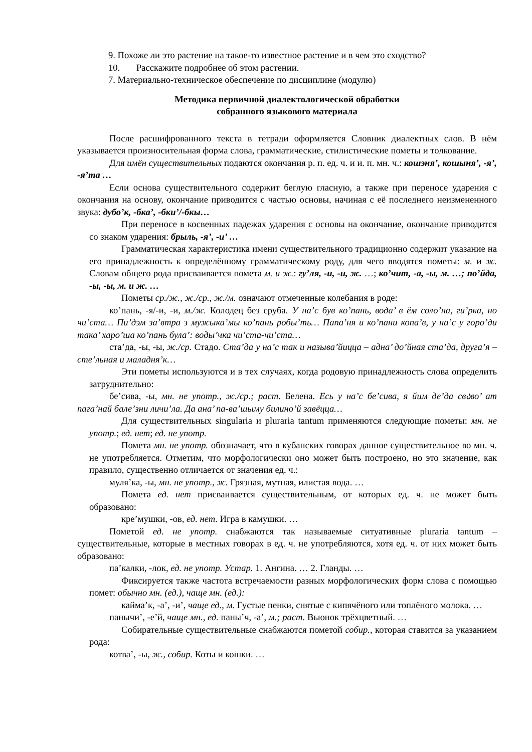9. Похоже ли это растение на такое-то известное растение и в чем это сходство?
10. Расскажите подробнее об этом растении.
7. Материально-техническое обеспечение по дисциплине (модулю)
Методика первичной диалектологической обработки
собранного языкового материала
После расшифрованного текста в тетради оформляется Словник диалектных слов. В нём указывается произносительная форма слова, грамматические, стилистические пометы и толкование.
Для имён существительных подаются окончания р. п. ед. ч. и и. п. мн. ч.: кошэня’, кошыня’, -я’, -я’та …
Если основа существительного содержит беглую гласную, а также при переносе ударения с окончания на основу, окончание приводится с частью основы, начиная с её последнего неизмененного звука: дубо’к, -бка’, -бки’/-бкы…
При переносе в косвенных падежах ударения с основы на окончание, окончание приводится со знаком ударения: брыль, -я’, -и’ …
Грамматическая характеристика имени существительного традиционно содержит указание на его принадлежность к определённому грамматическому роду, для чего вводятся пометы: м. и ж. Словам общего рода присваивается помета м. и ж.: гу’ля, -и, -и, ж. …; ко’чит, -а, -ы, м. …; по’йда, -ы, -ы, м. и ж. …
Пометы ср./ж., ж./ср., ж./м. означают отмеченные колебания в роде:
ко’пань, -я/-и, -и, м./ж. Колодец без сруба. У на’с був ко’пань, вода’ в ём соло’на, ги’рка, но чи’ста… Пи’дэм за’втра з мужыка’мы ко’пань робы’ть… Папа’ня и ко’пани копа’в, у на’с у горо’ди така’ харо’ша ко’пань була’: воды’чка чи’ста-чи’ста…
ста’да, -ы, -ы, ж./ср. Стадо. Ста’да у на’с так и называ’йицца – адна’ до’йная ста’да, друга’я – сте’льная и маладня’к…
Эти пометы используются и в тех случаях, когда родовую принадлежность слова определить затруднительно:
бе’сива, -ы, мн. не употр., ж./ср.; раст. Белена. Есь у на’с бе’сива, я йим де’да свაво’ ат пага’най бале’зни личи’ла. Да ана’ па-ва’шыму билино’й завёцца…
Для существительных singularia и pluraria tantum применяются следующие пометы: мн. не употр.; ед. нет; ед. не употр.
Помета мн. не употр. обозначает, что в кубанских говорах данное существительное во мн. ч. не употребляется. Отметим, что морфологически оно может быть построено, но это значение, как правило, существенно отличается от значения ед. ч.:
муля’ка, -ы, мн. не употр., ж. Грязная, мутная, илистая вода. …
Помета ед. нет присваивается существительным, от которых ед. ч. не может быть образовано:
кре’мушки, -ов, ед. нет. Игра в камушки. …
Пометой ед. не употр. снабжаются так называемые ситуативные pluraria tantum – существительные, которые в местных говорах в ед. ч. не употребляются, хотя ед. ч. от них может быть образовано:
па’калки, -лок, ед. не употр. Устар. 1. Ангина. … 2. Гланды. …
Фиксируется также частота встречаемости разных морфологических форм слова с помощью помет: обычно мн. (ед.), чаще мн. (ед.):
кайма’к, -а’, -и’, чаще ед., м. Густые пенки, снятые с кипячёного или топлёного молока. …
панычи’, -е’й, чаще мн., ед. паны’ч, -а’, м.; раст. Вьюнок трёхцветный. …
Собирательные существительные снабжаются пометой собир., которая ставится за указанием рода:
котва’, -ы, ж., собир. Коты и кошки. …